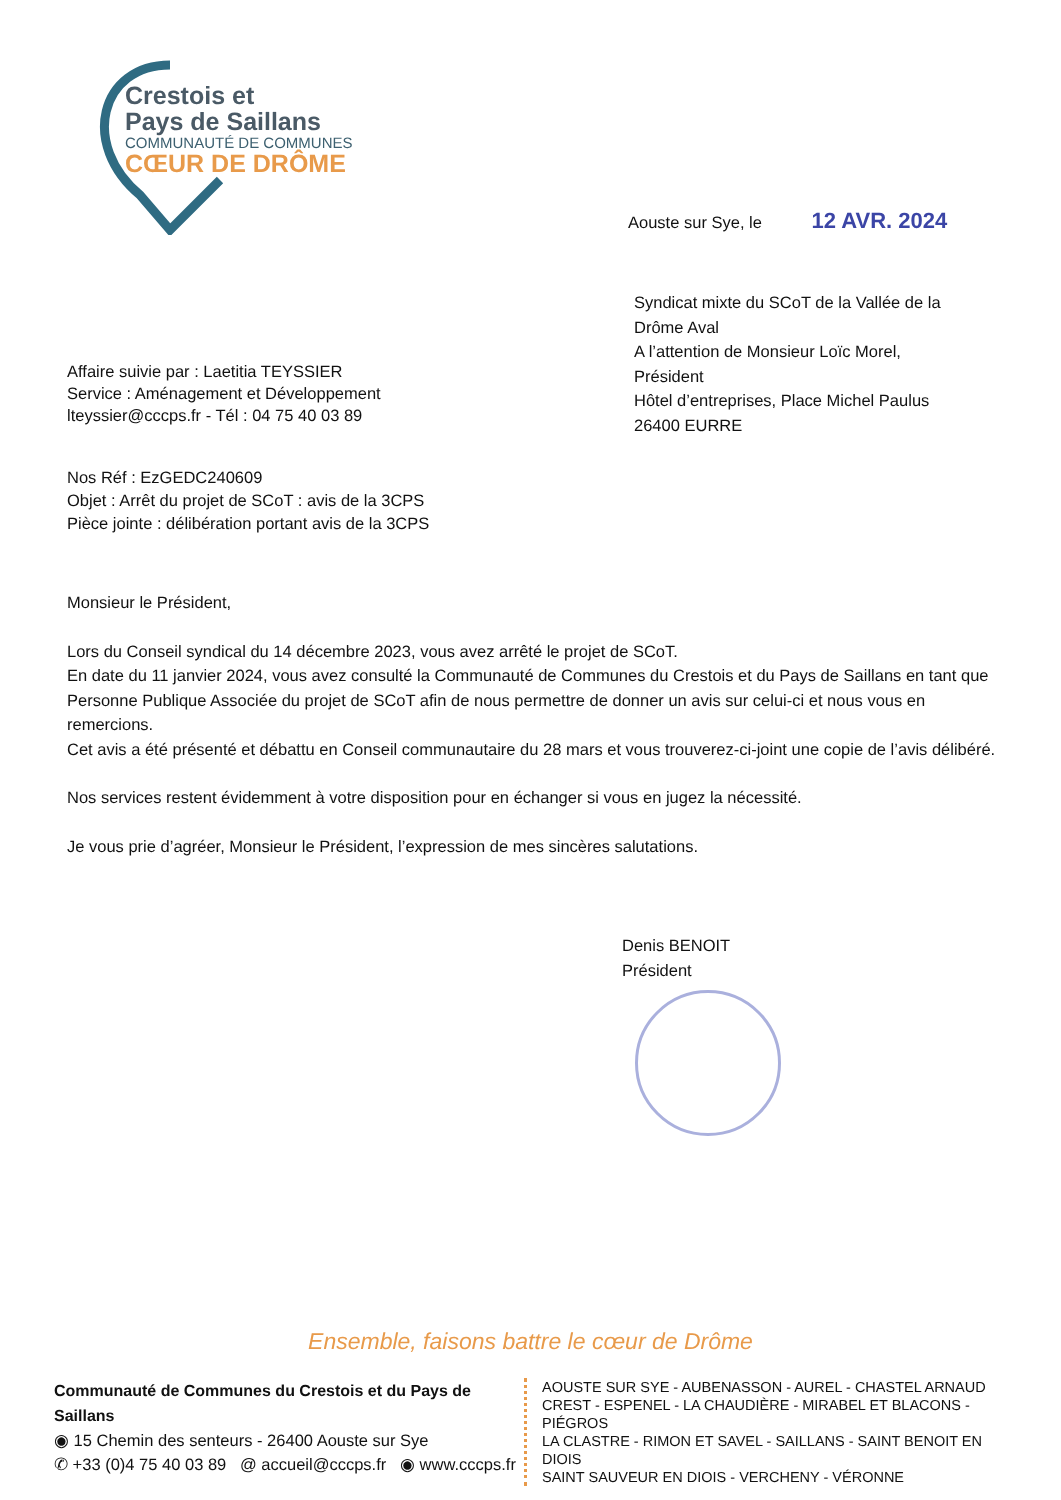Crestois et
Pays de Saillans
COMMUNAUTÉ DE COMMUNES
CŒUR DE DRÔME
Aouste sur Sye, le 12 AVR. 2024
Syndicat mixte du SCoT de la Vallée de la
Drôme Aval
A l’attention de Monsieur Loïc Morel,
Président
Hôtel d’entreprises, Place Michel Paulus
26400 EURRE
Affaire suivie par : Laetitia TEYSSIER
Service : Aménagement et Développement
lteyssier@cccps.fr - Tél : 04 75 40 03 89
Nos Réf : EzGEDC240609
Objet : Arrêt du projet de SCoT : avis de la 3CPS
Pièce jointe : délibération portant avis de la 3CPS
Monsieur le Président,
Lors du Conseil syndical du 14 décembre 2023, vous avez arrêté le projet de SCoT.
En date du 11 janvier 2024, vous avez consulté la Communauté de Communes du Crestois et du Pays de Saillans en tant que Personne Publique Associée du projet de SCoT afin de nous permettre de donner un avis sur celui-ci et nous vous en remercions.
Cet avis a été présenté et débattu en Conseil communautaire du 28 mars et vous trouverez-ci-joint une copie de l’avis délibéré.
Nos services restent évidemment à votre disposition pour en échanger si vous en jugez la nécessité.
Je vous prie d’agréer, Monsieur le Président, l’expression de mes sincères salutations.
Denis BENOIT
Président
Ensemble, faisons battre le cœur de Drôme
Communauté de Communes du Crestois et du Pays de Saillans
◉ 15 Chemin des senteurs - 26400 Aouste sur Sye
✆ +33 (0)4 75 40 03 89 @ accueil@cccps.fr ◉ www.cccps.fr
AOUSTE SUR SYE - AUBENASSON - AUREL - CHASTEL ARNAUD
CREST - ESPENEL - LA CHAUDIÈRE - MIRABEL ET BLACONS - PIÉGROS
LA CLASTRE - RIMON ET SAVEL - SAILLANS - SAINT BENOIT EN DIOIS
SAINT SAUVEUR EN DIOIS - VERCHENY - VÉRONNE